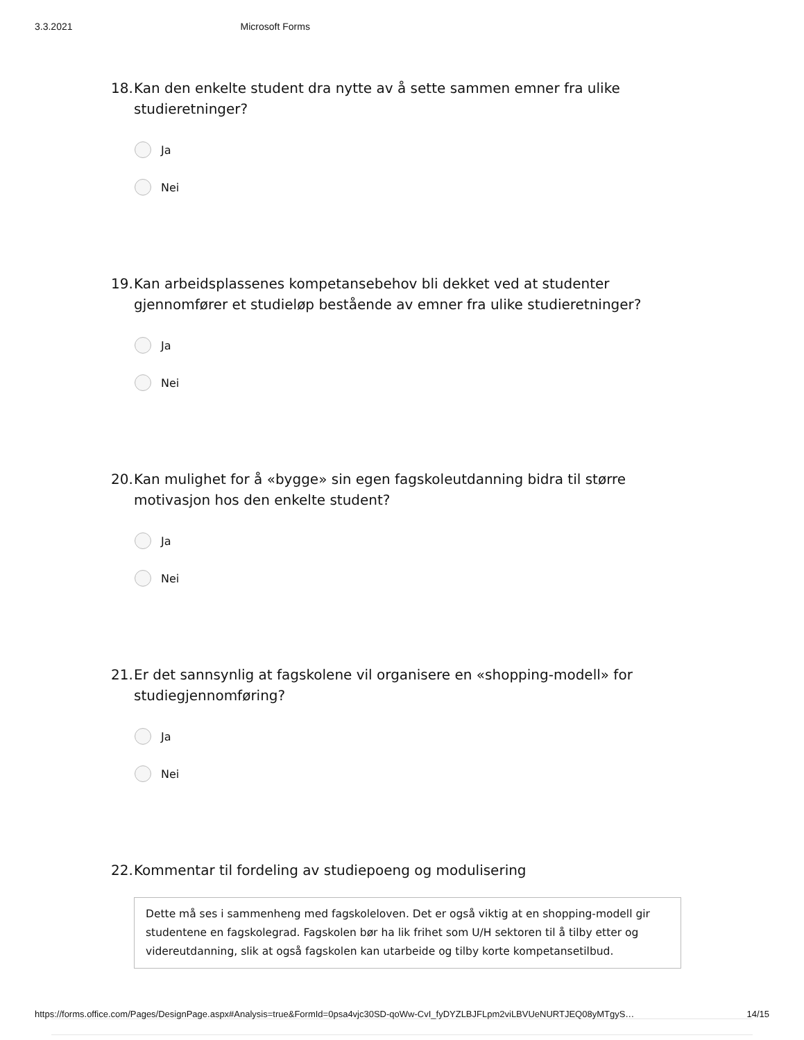3.3.2021 Microsoft Forms
18. Kan den enkelte student dra nytte av å sette sammen emner fra ulike studieretninger?
Ja
Nei
19. Kan arbeidsplassenes kompetansebehov bli dekket ved at studenter gjennomfører et studieløp bestående av emner fra ulike studieretninger?
Ja
Nei
20. Kan mulighet for å «bygge» sin egen fagskoleutdanning bidra til større motivasjon hos den enkelte student?
Ja
Nei
21. Er det sannsynlig at fagskolene vil organisere en «shopping-modell» for studiegjennomføring?
Ja
Nei
22. Kommentar til fordeling av studiepoeng og modulisering
Dette må ses i sammenheng med fagskoleloven. Det er også viktig at en shopping-modell gir studentene en fagskolegrad. Fagskolen bør ha lik frihet som U/H sektoren til å tilby etter og videreutdanning, slik at også fagskolen kan utarbeide og tilby korte kompetansetilbud.
https://forms.office.com/Pages/DesignPage.aspx#Analysis=true&FormId=0psa4vjc30SD-qoWw-CvI_fyDYZLBJFLpm2viLBVUeNURTJEQ08yMTgyS… 14/15